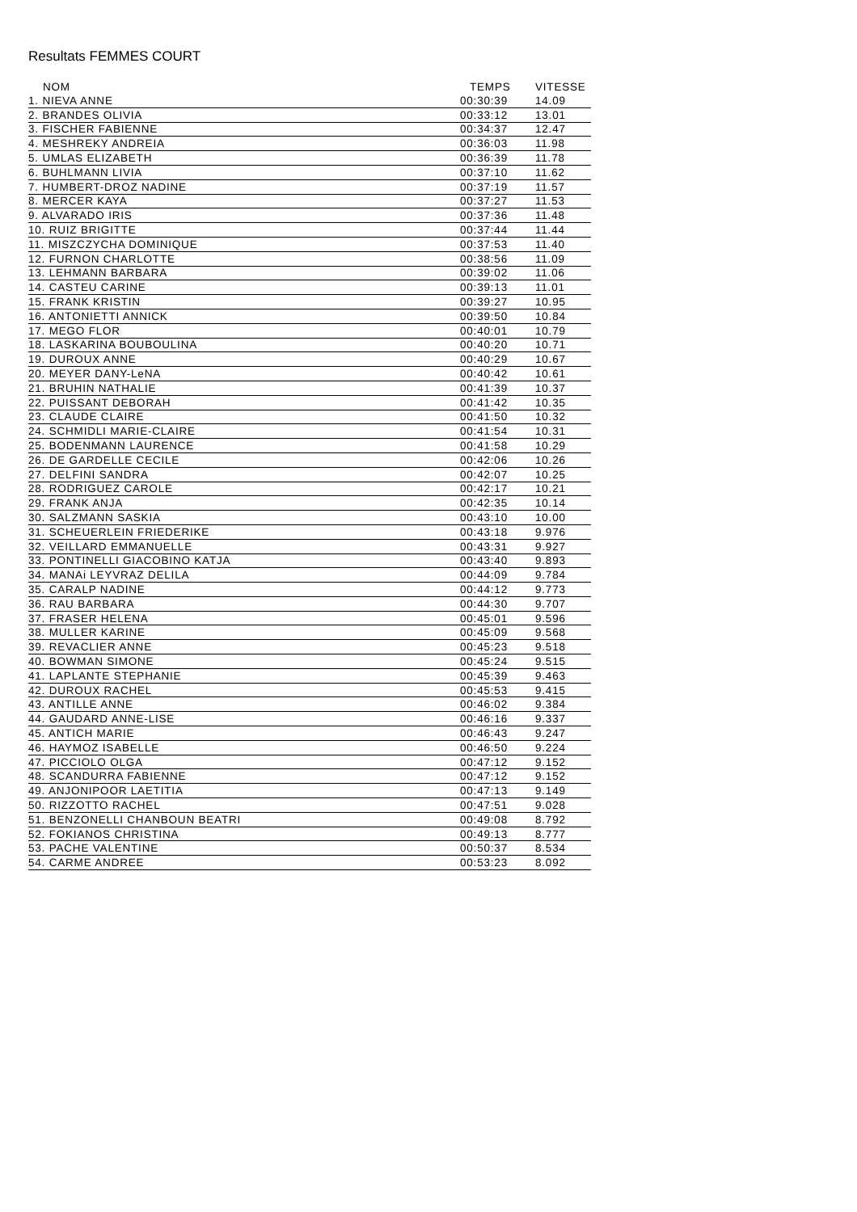Resultats FEMMES COURT
| NOM | TEMPS | VITESSE |
| --- | --- | --- |
| 1. NIEVA ANNE | 00:30:39 | 14.09 |
| 2. BRANDES OLIVIA | 00:33:12 | 13.01 |
| 3. FISCHER FABIENNE | 00:34:37 | 12.47 |
| 4. MESHREKY ANDREIA | 00:36:03 | 11.98 |
| 5. UMLAS ELIZABETH | 00:36:39 | 11.78 |
| 6. BUHLMANN LIVIA | 00:37:10 | 11.62 |
| 7. HUMBERT-DROZ NADINE | 00:37:19 | 11.57 |
| 8. MERCER KAYA | 00:37:27 | 11.53 |
| 9. ALVARADO IRIS | 00:37:36 | 11.48 |
| 10. RUIZ BRIGITTE | 00:37:44 | 11.44 |
| 11. MISZCZYCHA DOMINIQUE | 00:37:53 | 11.40 |
| 12. FURNON CHARLOTTE | 00:38:56 | 11.09 |
| 13. LEHMANN BARBARA | 00:39:02 | 11.06 |
| 14. CASTEU CARINE | 00:39:13 | 11.01 |
| 15. FRANK KRISTIN | 00:39:27 | 10.95 |
| 16. ANTONIETTI ANNICK | 00:39:50 | 10.84 |
| 17. MEGO FLOR | 00:40:01 | 10.79 |
| 18. LASKARINA BOUBOULINA | 00:40:20 | 10.71 |
| 19. DUROUX ANNE | 00:40:29 | 10.67 |
| 20. MEYER DANY-LeNA | 00:40:42 | 10.61 |
| 21. BRUHIN NATHALIE | 00:41:39 | 10.37 |
| 22. PUISSANT DEBORAH | 00:41:42 | 10.35 |
| 23. CLAUDE CLAIRE | 00:41:50 | 10.32 |
| 24. SCHMIDLI MARIE-CLAIRE | 00:41:54 | 10.31 |
| 25. BODENMANN LAURENCE | 00:41:58 | 10.29 |
| 26. DE GARDELLE CECILE | 00:42:06 | 10.26 |
| 27. DELFINI SANDRA | 00:42:07 | 10.25 |
| 28. RODRIGUEZ CAROLE | 00:42:17 | 10.21 |
| 29. FRANK ANJA | 00:42:35 | 10.14 |
| 30. SALZMANN SASKIA | 00:43:10 | 10.00 |
| 31. SCHEUERLEIN FRIEDERIKE | 00:43:18 | 9.976 |
| 32. VEILLARD EMMANUELLE | 00:43:31 | 9.927 |
| 33. PONTINELLI GIACOBINO KATJA | 00:43:40 | 9.893 |
| 34. MANAi LEYVRAZ DELILA | 00:44:09 | 9.784 |
| 35. CARALP NADINE | 00:44:12 | 9.773 |
| 36. RAU BARBARA | 00:44:30 | 9.707 |
| 37. FRASER HELENA | 00:45:01 | 9.596 |
| 38. MULLER KARINE | 00:45:09 | 9.568 |
| 39. REVACLIER ANNE | 00:45:23 | 9.518 |
| 40. BOWMAN SIMONE | 00:45:24 | 9.515 |
| 41. LAPLANTE STEPHANIE | 00:45:39 | 9.463 |
| 42. DUROUX RACHEL | 00:45:53 | 9.415 |
| 43. ANTILLE ANNE | 00:46:02 | 9.384 |
| 44. GAUDARD ANNE-LISE | 00:46:16 | 9.337 |
| 45. ANTICH MARIE | 00:46:43 | 9.247 |
| 46. HAYMOZ ISABELLE | 00:46:50 | 9.224 |
| 47. PICCIOLO OLGA | 00:47:12 | 9.152 |
| 48. SCANDURRA FABIENNE | 00:47:12 | 9.152 |
| 49. ANJONIPOOR LAETITIA | 00:47:13 | 9.149 |
| 50. RIZZOTTO RACHEL | 00:47:51 | 9.028 |
| 51. BENZONELLI CHANBOUN BEATRI | 00:49:08 | 8.792 |
| 52. FOKIANOS CHRISTINA | 00:49:13 | 8.777 |
| 53. PACHE VALENTINE | 00:50:37 | 8.534 |
| 54. CARME ANDREE | 00:53:23 | 8.092 |